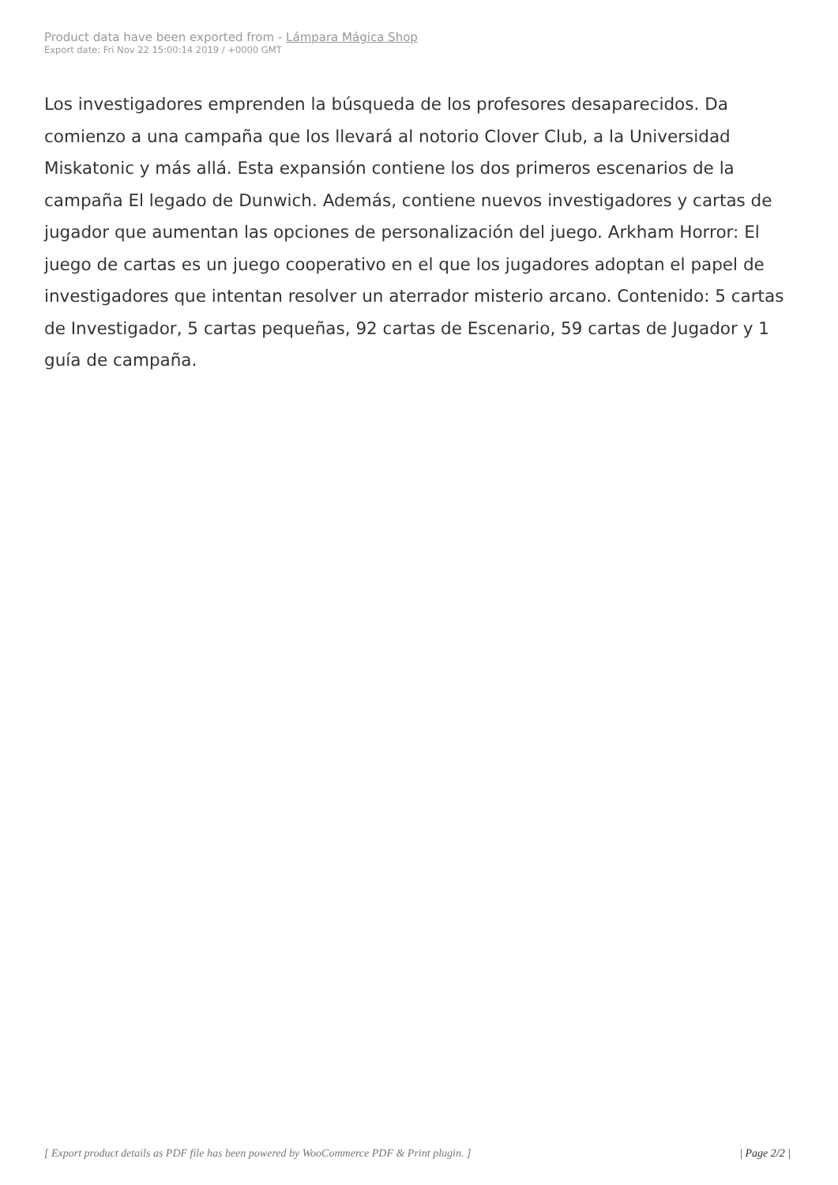Product data have been exported from - Lámpara Mágica Shop
Export date: Fri Nov 22 15:00:14 2019 / +0000 GMT
Los investigadores emprenden la búsqueda de los profesores desaparecidos. Da comienzo a una campaña que los llevará al notorio Clover Club, a la Universidad Miskatonic y más allá. Esta expansión contiene los dos primeros escenarios de la campaña El legado de Dunwich. Además, contiene nuevos investigadores y cartas de jugador que aumentan las opciones de personalización del juego. Arkham Horror: El juego de cartas es un juego cooperativo en el que los jugadores adoptan el papel de investigadores que intentan resolver un aterrador misterio arcano. Contenido: 5 cartas de Investigador, 5 cartas pequeñas, 92 cartas de Escenario, 59 cartas de Jugador y 1 guía de campaña.
[ Export product details as PDF file has been powered by WooCommerce PDF & Print plugin. ] | Page 2/2 |